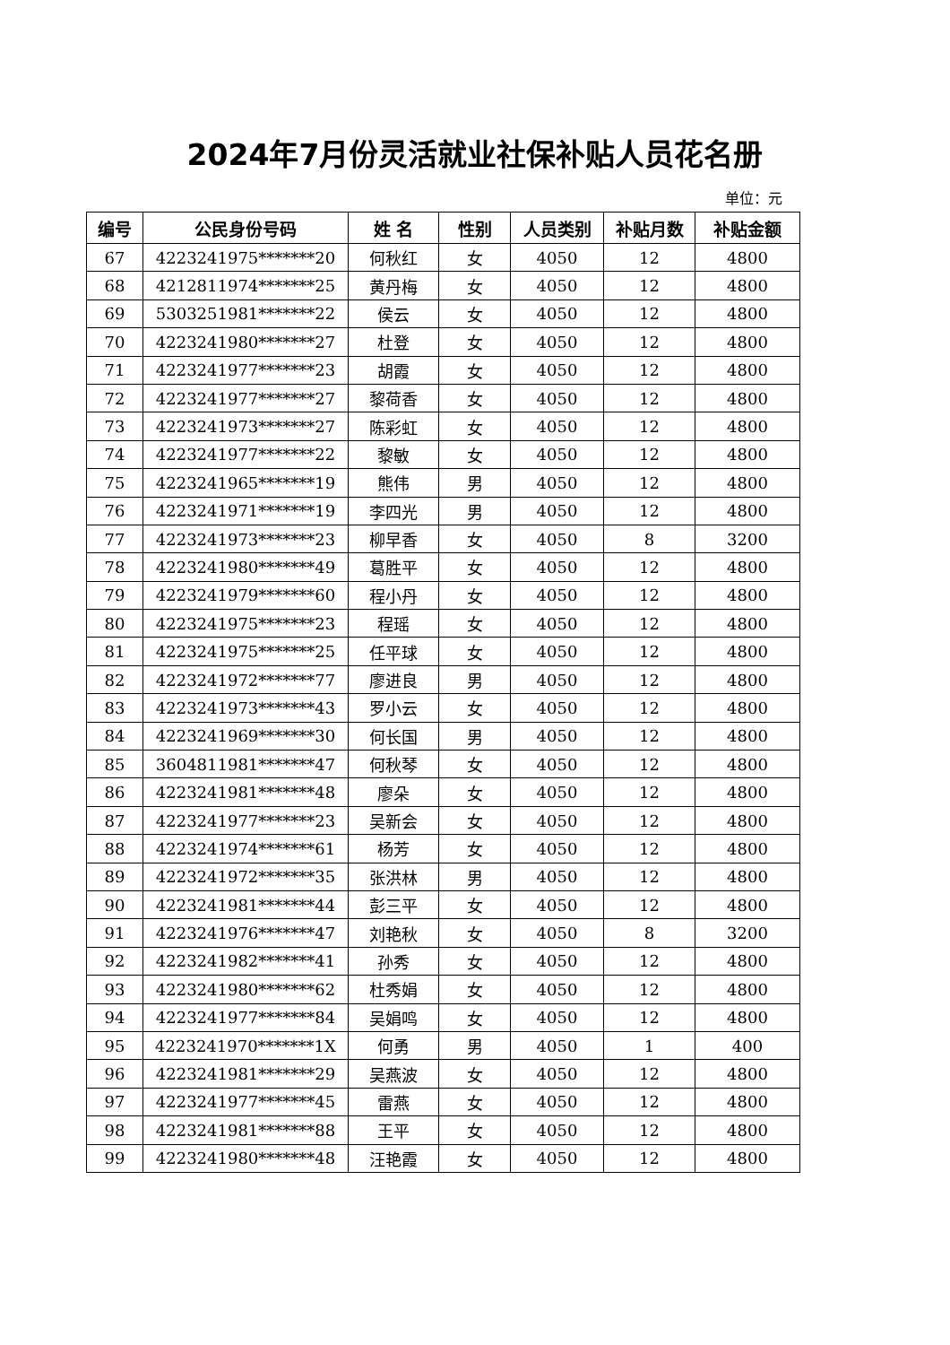2024年7月份灵活就业社保补贴人员花名册
单位：元
| 编号 | 公民身份号码 | 姓 名 | 性别 | 人员类别 | 补贴月数 | 补贴金额 |
| --- | --- | --- | --- | --- | --- | --- |
| 67 | 4223241975*******20 | 何秋红 | 女 | 4050 | 12 | 4800 |
| 68 | 4212811974*******25 | 黄丹梅 | 女 | 4050 | 12 | 4800 |
| 69 | 5303251981*******22 | 侯云 | 女 | 4050 | 12 | 4800 |
| 70 | 4223241980*******27 | 杜登 | 女 | 4050 | 12 | 4800 |
| 71 | 4223241977*******23 | 胡霞 | 女 | 4050 | 12 | 4800 |
| 72 | 4223241977*******27 | 黎荷香 | 女 | 4050 | 12 | 4800 |
| 73 | 4223241973*******27 | 陈彩虹 | 女 | 4050 | 12 | 4800 |
| 74 | 4223241977*******22 | 黎敏 | 女 | 4050 | 12 | 4800 |
| 75 | 4223241965*******19 | 熊伟 | 男 | 4050 | 12 | 4800 |
| 76 | 4223241971*******19 | 李四光 | 男 | 4050 | 12 | 4800 |
| 77 | 4223241973*******23 | 柳早香 | 女 | 4050 | 8 | 3200 |
| 78 | 4223241980*******49 | 葛胜平 | 女 | 4050 | 12 | 4800 |
| 79 | 4223241979*******60 | 程小丹 | 女 | 4050 | 12 | 4800 |
| 80 | 4223241975*******23 | 程瑶 | 女 | 4050 | 12 | 4800 |
| 81 | 4223241975*******25 | 任平球 | 女 | 4050 | 12 | 4800 |
| 82 | 4223241972*******77 | 廖进良 | 男 | 4050 | 12 | 4800 |
| 83 | 4223241973*******43 | 罗小云 | 女 | 4050 | 12 | 4800 |
| 84 | 4223241969*******30 | 何长国 | 男 | 4050 | 12 | 4800 |
| 85 | 3604811981*******47 | 何秋琴 | 女 | 4050 | 12 | 4800 |
| 86 | 4223241981*******48 | 廖朵 | 女 | 4050 | 12 | 4800 |
| 87 | 4223241977*******23 | 吴新会 | 女 | 4050 | 12 | 4800 |
| 88 | 4223241974*******61 | 杨芳 | 女 | 4050 | 12 | 4800 |
| 89 | 4223241972*******35 | 张洪林 | 男 | 4050 | 12 | 4800 |
| 90 | 4223241981*******44 | 彭三平 | 女 | 4050 | 12 | 4800 |
| 91 | 4223241976*******47 | 刘艳秋 | 女 | 4050 | 8 | 3200 |
| 92 | 4223241982*******41 | 孙秀 | 女 | 4050 | 12 | 4800 |
| 93 | 4223241980*******62 | 杜秀娟 | 女 | 4050 | 12 | 4800 |
| 94 | 4223241977*******84 | 吴娟鸣 | 女 | 4050 | 12 | 4800 |
| 95 | 4223241970*******1X | 何勇 | 男 | 4050 | 1 | 400 |
| 96 | 4223241981*******29 | 吴燕波 | 女 | 4050 | 12 | 4800 |
| 97 | 4223241977*******45 | 雷燕 | 女 | 4050 | 12 | 4800 |
| 98 | 4223241981*******88 | 王平 | 女 | 4050 | 12 | 4800 |
| 99 | 4223241980*******48 | 汪艳霞 | 女 | 4050 | 12 | 4800 |